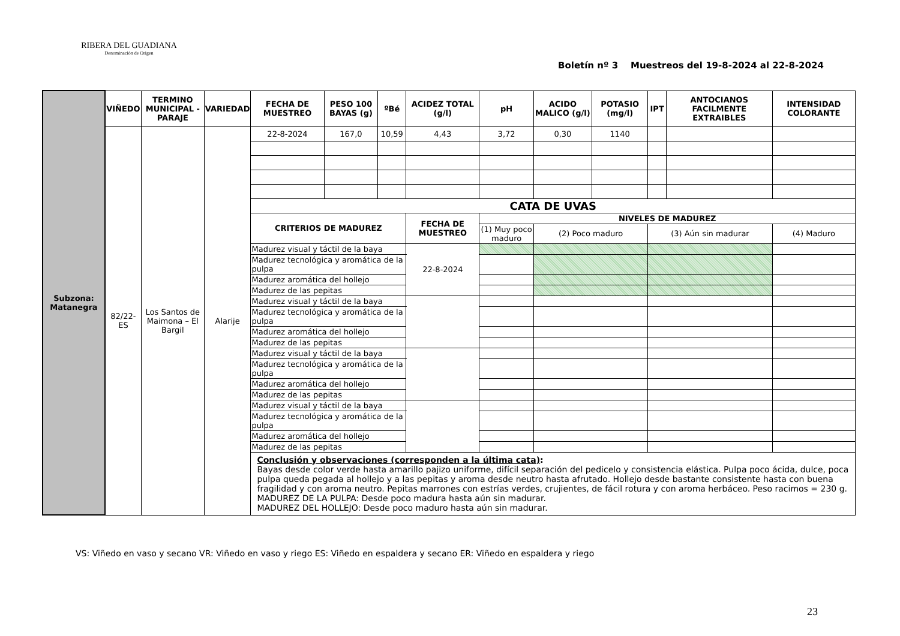RIBERA DEL GUADIANA
Denominación de Origen
Boletín nº 3 Muestreos del 19-8-2024 al 22-8-2024
| Subzona: Matanegra | VIÑEDO | TERMINO MUNICIPAL - PARAJE | VARIEDAD | FECHA DE MUESTREO | PESO 100 BAYAS (g) | ºBé | ACIDEZ TOTAL (g/l) | | pH | ACIDO MALICO (g/l) | POTASIO (mg/l) | IPT | ANTOCIANOS FACILMENTE EXTRAIBLES | INTENSIDAD COLORANTE |
| | 82/22-ES | Los Santos de Maimona – El Bargil | Alarije | 22-8-2024 | 167,0 | 10,59 | 4,43 | | 3,72 | 0,30 | 1140 | | | |
| | | | | CATA DE UVAS | | | | | | | | | | |
| | | | | CRITERIOS DE MADUREZ | | | | FECHA DE MUESTREO | NIVELES DE MADUREZ | | | | | |
| | | | | | | | | | (1) Muy poco maduro | (2) Poco maduro | | (3) Aún sin madurar | | (4) Maduro |
| | | | | Madurez visual y táctil de la baya | | | | 22-8-2024 | | | | | | |
| | | | | Madurez tecnológica y aromática de la pulpa | | | | | | | | | | |
| | | | | Madurez aromática del hollejo | | | | | | | | | | |
| | | | | Madurez de las pepitas | | | | | | | | | | |
| | | | | Madurez visual y táctil de la baya | | | | | | | | | | |
| | | | | Madurez tecnológica y aromática de la pulpa | | | | | | | | | | |
| | | | | Madurez aromática del hollejo | | | | | | | | | | |
| | | | | Madurez de las pepitas | | | | | | | | | | |
| | | | | Madurez visual y táctil de la baya | | | | | | | | | | |
| | | | | Madurez tecnológica y aromática de la pulpa | | | | | | | | | | |
| | | | | Madurez aromática del hollejo | | | | | | | | | | |
| | | | | Madurez de las pepitas | | | | | | | | | | |
| | | | | Madurez visual y táctil de la baya | | | | | | | | | | |
| | | | | Madurez tecnológica y aromática de la pulpa | | | | | | | | | | |
| | | | | Madurez aromática del hollejo | | | | | | | | | | |
| | | | | Madurez de las pepitas | | | | | | | | | | |
| | | | | Conclusión y observaciones (corresponden a la última cata) : Bayas desde color verde hasta amarillo pajizo uniforme, difícil separación del pedicelo y consistencia elástica. Pulpa poco ácida, dulce, poca pulpa queda pegada al hollejo y a las pepitas y aroma desde neutro hasta afrutado. Hollejo desde bastante consistente hasta con buena fragilidad y con aroma neutro. Pepitas marrones con estrías verdes, crujientes, de fácil rotura y con aroma herbáceo. Peso racimos = 230 g. MADUREZ DE LA PULPA: Desde poco madura hasta aún sin madurar. MADUREZ DEL HOLLEJO: Desde poco maduro hasta aún sin madurar. | | | | | | | | | | |
VS: Viñedo en vaso y secano VR: Viñedo en vaso y riego ES: Viñedo en espaldera y secano ER: Viñedo en espaldera y riego
23